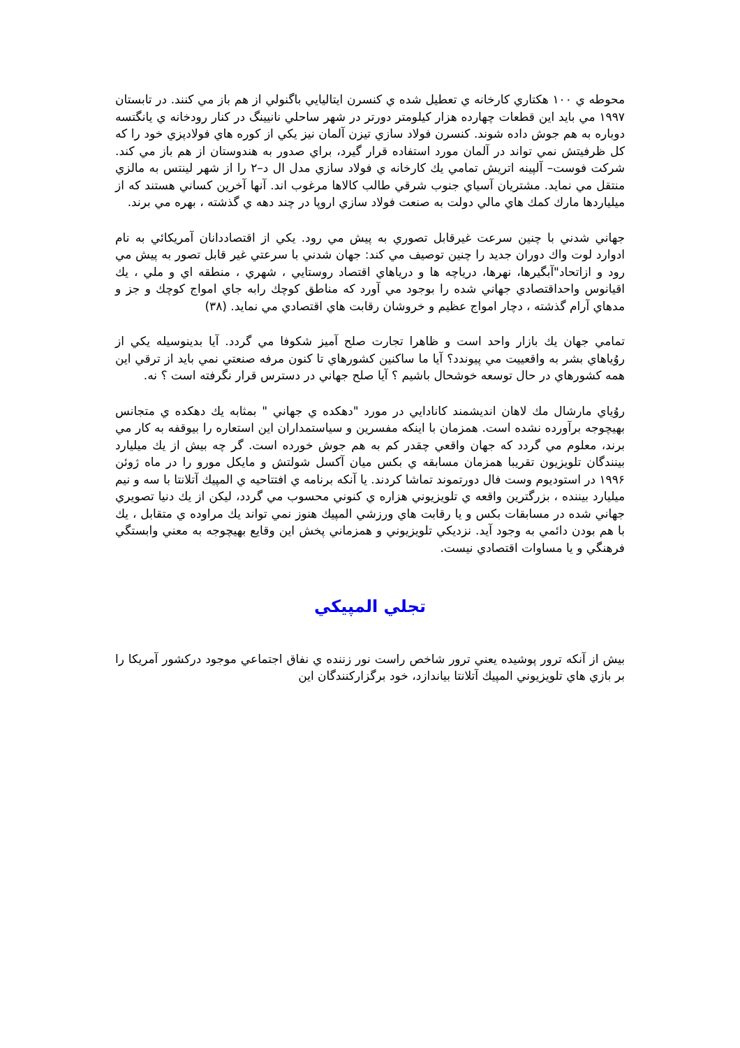محوطه ي ۱۰۰ هكتاري كارخانه ي تعطيل شده ي كنسرن ايتاليايي باگنولي از هم باز مي كنند. در تابستان ۱۹۹۷ مي بايد اين قطعات چهارده هزار كيلومتر دورتر در شهر ساحلي نانيينگ در كنار رودخانه ي يانگتسه دوباره به هم جوش داده شوند. كنسرن فولاد سازي تيزن آلمان نيز يكي از كوره هاي فولادپزي خود را كه كل ظرفيتش نمي تواند در آلمان مورد استفاده قرار گيرد، براي صدور به هندوستان از هم باز مي كند. شركت فوست– آلپينه اتريش تمامي يك كارخانه ي فولاد سازي مدل ال د–۲ را از شهر لينتس به مالزي منتقل مي نمايد. مشتريان آسياي جنوب شرقي طالب كالاها مرغوب اند. آنها آخرين كساني هستند كه از ميلياردها مارك كمك هاي مالي دولت به صنعت فولاد سازي اروپا در چند دهه ي گذشته ، بهره مي برند.
جهاني شدني با چنين سرعت غيرقابل تصوري به پيش مي رود. يكي از اقتصاددانان آمريكائي به نام ادوارد لوت واك دوران جديد را چنين توصيف مي كند: جهان شدني با سرعتي غير قابل تصور به پيش مي رود و ازاتحاد"آبگيرها، نهرها، درياچه ها و درياهاي اقتصاد روستايي ، شهري ، منطقه اي و ملي ، يك اقيانوس واحداقتصادي جهاني شده را بوجود مي آورد كه مناطق كوچك رابه جاي امواج كوچك و جز و مدهاي آرام گذشته ، دچار امواج عظيم و خروشان رقابت هاي اقتصادي مي نمايد. (۳۸)
تمامي جهان يك بازار واحد است و ظاهرا تجارت صلح آميز شكوفا مي گردد. آيا بدينوسيله يكي از روُياهاي بشر به واقعييت مي پيوندد؟ آيا ما ساكنين كشورهاي تا كنون مرفه صنعتي نمي بايد از ترقي اين همه كشورهاي در حال توسعه خوشحال باشيم ؟ آيا صلح جهاني در دسترس قرار نگرفته است ؟ نه.
روُياي مارشال مك لاهان انديشمند كانادايي در مورد "دهكده ي جهاني " بمثابه يك دهكده ي متجانس بهيچوجه برآورده نشده است. همزمان با اينكه مفسرين و سياستمداران اين استعاره را بيوقفه به كار مي برند، معلوم مي گردد كه جهان واقعي چقدر كم به هم جوش خورده است. گر چه بيش از يك ميليارد بينندگان تلويزيون تقريبا همزمان مسابقه ي بكس ميان آكسل شولتش و مايكل مورو را در ماه ژوئن ۱۹۹۶ در استوديوم وست فال دورتموند تماشا كردند. يا آنكه برنامه ي افتتاحيه ي المپيك آتلانتا با سه و نيم ميليارد بيننده ، بزرگترين واقعه ي تلويزيوني هزاره ي كنوني محسوب مي گردد، ليكن از يك دنيا تصويري جهاني شده در مسابقات بكس و يا رقابت هاي ورزشي المپيك هنوز نمي تواند يك مراوده ي متقابل ، يك با هم بودن دائمي به وجود آيد. نزديكي تلويزيوني و همزماني پخش اين وقايع بهيچوجه به معني وابستگي فرهنگي و يا مساوات اقتصادي نيست.
تجلي المپيكي
بيش از آنكه ترور پوشيده يعني ترور شاخص راست نور زننده ي نفاق اجتماعي موجود دركشور آمريكا را بر بازي هاي تلويزيوني المپيك آتلانتا بياندازد، خود برگزاركنندگان اين